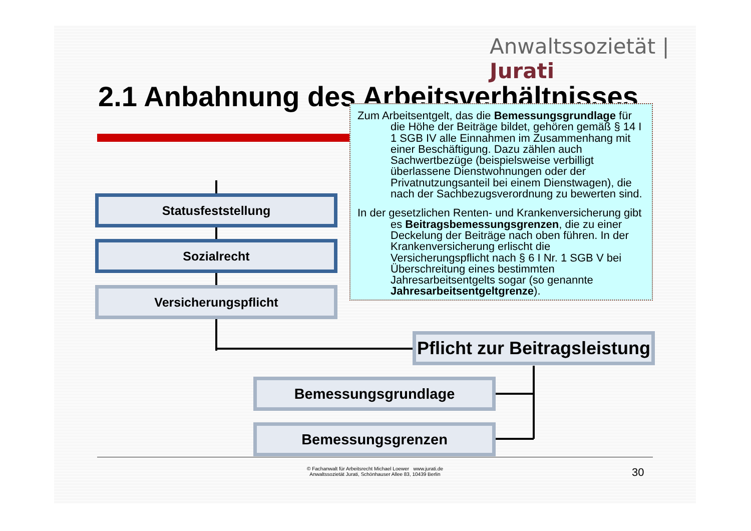Anwaltssozietät | Jurati
2.1 Anbahnung des Arbeitsverhältnisses
Statusfeststellung
Sozialrecht
Versicherungspflicht
Pflicht zur Beitragsleistung
Bemessungsgrundlage
Bemessungsgrenzen
Zum Arbeitsentgelt, das die Bemessungsgrundlage für die Höhe der Beiträge bildet, gehören gemäß § 14 I 1 SGB IV alle Einnahmen im Zusammenhang mit einer Beschäftigung. Dazu zählen auch Sachwertbezüge (beispielsweise verbilligt überlassene Dienstwohnungen oder der Privatnutzungsanteil bei einem Dienstwagen), die nach der Sachbezugsverordnung zu bewerten sind.
In der gesetzlichen Renten- und Krankenversicherung gibt es Beitragsbemessungsgrenzen, die zu einer Deckelung der Beiträge nach oben führen. In der Krankenversicherung erlischt die Versicherungspflicht nach § 6 I Nr. 1 SGB V bei Überschreitung eines bestimmten Jahresarbeitsentgelts sogar (so genannte Jahresarbeitsentgeltgrenze).
© Fachanwalt für Arbeitsrecht Michael Loewer www.jurati.de
Anwaltssozietät Jurati, Schönhauser Allee 83, 10439 Berlin
30